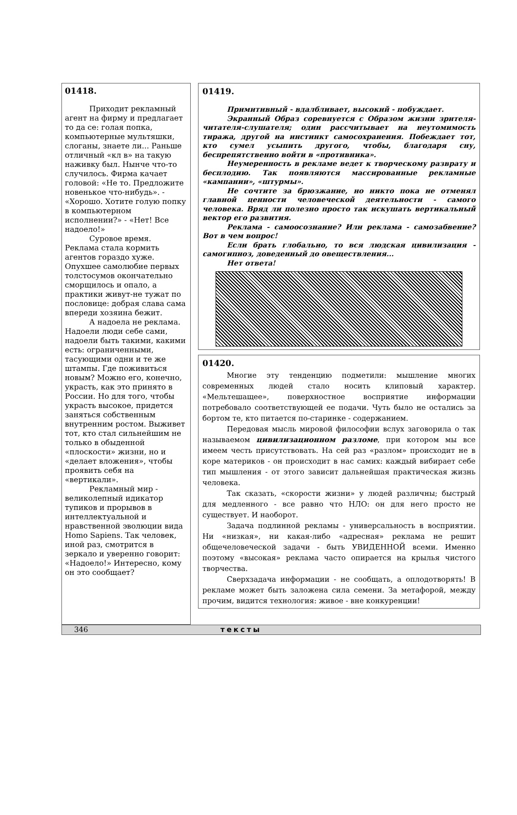01418.
Приходит рекламный агент на фирму и предлагает то да се: голая попка, компьютерные мультяшки, слоганы, знаете ли... Раньше отличный «кл в» на такую наживку был. Нынче что-то случилось. Фирма качает головой: «Не то. Предложите новенькое что-нибудь». - «Хорошо. Хотите голую попку в компьютерном исполнении?» - «Нет! Все надоело!»
Суровое время. Реклама стала кормить агентов гораздо хуже. Опухшее самолюбие первых толстосумов окончательно сморщилось и опало, а практики живут-не тужат по пословице: добрая слава сама впереди хозяина бежит.
А надоела не реклама. Надоели люди себе сами, надоели быть такими, какими есть: ограниченными, тасующими одни и те же штампы. Где поживиться новым? Можно его, конечно, украсть, как это принято в России. Но для того, чтобы украсть высокое, придется заняться собственным внутренним ростом. Выживет тот, кто стал сильнейшим не только в обыденной «плоскости» жизни, но и «делает вложения», чтобы проявить себя на «вертикали».
Рекламный мир - великолепный идикатор тупиков и прорывов в интеллектуальной и нравственной эволюции вида Homo Sapiens. Так человек, иной раз, смотрится в зеркало и уверенно говорит: «Надоело!» Интересно, кому он это сообщает?
01419.
Примитивный - вдалбливает, высокий - побуждает.
Экранный Образ соревнуется с Образом жизни зрителя-читателя-слушателя; один рассчитывает на неутомимость тиража, другой на инстинкт самосохранения. Побеждает тот, кто сумел усыпить другого, чтобы, благодаря сну, беспрепятственно войти в «противника».
Неумеренность в рекламе ведет к творческому разврату и бесплодию. Так появляются массированные рекламные «кампании», «штурмы».
Не сочтите за брюзжание, но никто пока не отменял главной ценности человеческой деятельности - самого человека. Вряд ли полезно просто так искушать вертикальный вектор его развития.
Реклама - самоосознание? Или реклама - самозабвение? Вот в чем вопрос!
Если брать глобально, то вся людская цивилизация - самогипноз, доведенный до овеществления...
Нет ответа!
01420.
Многие эту тенденцию подметили: мышление многих современных людей стало носить клиповый характер. «Мельтешащее», поверхностное восприятие информации потребовало соответствующей ее подачи. Чуть было не остались за бортом те, кто питается по-старинке - содержанием.
Передовая мысль мировой философии вслух заговорила о так называемом цивилизационном разломе, при котором мы все имеем честь присутствовать. На сей раз «разлом» происходит не в коре материков - он происходит в нас самих: каждый вибирает себе тип мышления - от этого зависит дальнейшая практическая жизнь человека.
Так сказать, «скорости жизни» у людей различны; быстрый для медленного - все равно что НЛО: он для него просто не существует. И наоборот.
Задача подлинной рекламы - универсальность в восприятии. Ни «низкая», ни какая-либо «адресная» реклама не решит общечеловеческой задачи - быть УВИДЕННОЙ всеми. Именно поэтому «высокая» реклама часто опирается на крылья чистого творчества.
Сверхзадача информации - не сообщать, а оплодотворять! В рекламе может быть заложена сила семени. За метафорой, между прочим, видится технология: живое - вне конкуренции!
346 тексты